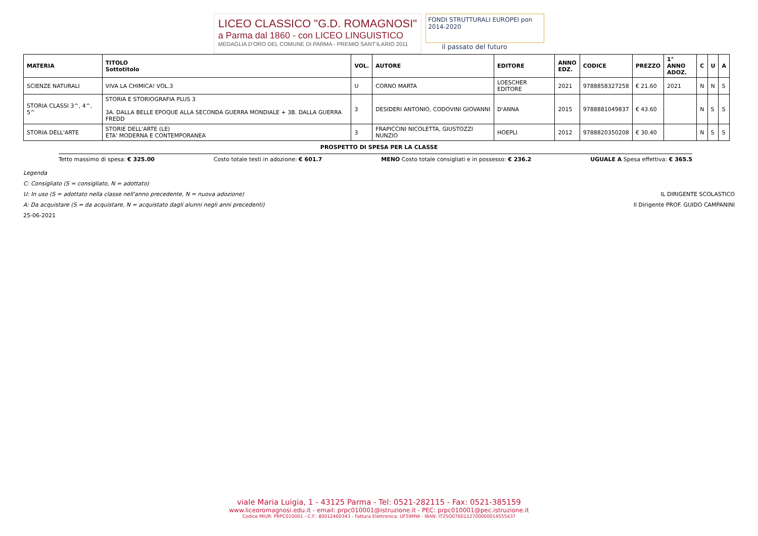LICEO CLASSICO "G.D. ROMAGNOSI"
a Parma dal 1860 - con LICEO LINGUISTICO
MEDAGLIA D'ORO DEL COMUNE DI PARMA - PREMIO SANT'ILARIO 2011
FONDI STRUTTURALI EUROPEI pon 2014-2020
il passato del futuro
| MATERIA | TITOLO Sottotitolo | VOL. | AUTORE | EDITORE | ANNO EDZ. | CODICE | PREZZO | 1° ANNO ADOZ. | C | U | A |
| --- | --- | --- | --- | --- | --- | --- | --- | --- | --- | --- | --- |
| SCIENZE NATURALI | VIVA LA CHIMICA! VOL.3 | U | CORNO MARTA | LOESCHER EDITORE | 2021 | 9788858327258 | € 21.60 | 2021 | N | N | S |
| STORIA CLASSI 3^, 4^, 5^ | STORIA E STORIOGRAFIA PLUS 3 3A. DALLA BELLE EPOQUE ALLA SECONDA GUERRA MONDIALE + 3B. DALLA GUERRA FREDD | 3 | DESIDERI ANTONIO, CODOVINI GIOVANNI | D'ANNA | 2015 | 9788881049837 | € 43.60 | | N | S | S |
| STORIA DELL'ARTE | STORIE DELL'ARTE (LE) ETA' MODERNA E CONTEMPORANEA | 3 | FRAPICCINI NICOLETTA, GIUSTOZZI NUNZIO | HOEPLI | 2012 | 9788820350208 | € 30.40 | | N | S | S |
PROSPETTO DI SPESA PER LA CLASSE
Tetto massimo di spesa: € 325.00 Costo totale testi in adozione: € 601.7 MENO Costo totale consigliati e in possesso: € 236.2 UGUALE A Spesa effettiva: € 365.5
Legenda
C: Consigliato (S = consigliato, N = adottato)
U: In uso (S = adottato nella classe nell'anno precedente, N = nuova adozione) IL DIRIGENTE SCOLASTICO
A: Da acquistare (S = da acquistare, N = acquistato dagli alunni negli anni precedenti) Il Dirigente PROF. GUIDO CAMPANINI
25-06-2021
viale Maria Luigia, 1 - 43125 Parma - Tel: 0521-282115 - Fax: 0521-385159
www.liceoromagnosi.edu.it - email: prpc010001@istruzione.it - PEC: prpc010001@pec.istruzione.it
Codice MIUR: PRPC010001 - C.F.: 80012460343 - Fattura Elettronica: UF59MW - IBAN: IT25O0760112700000014555437